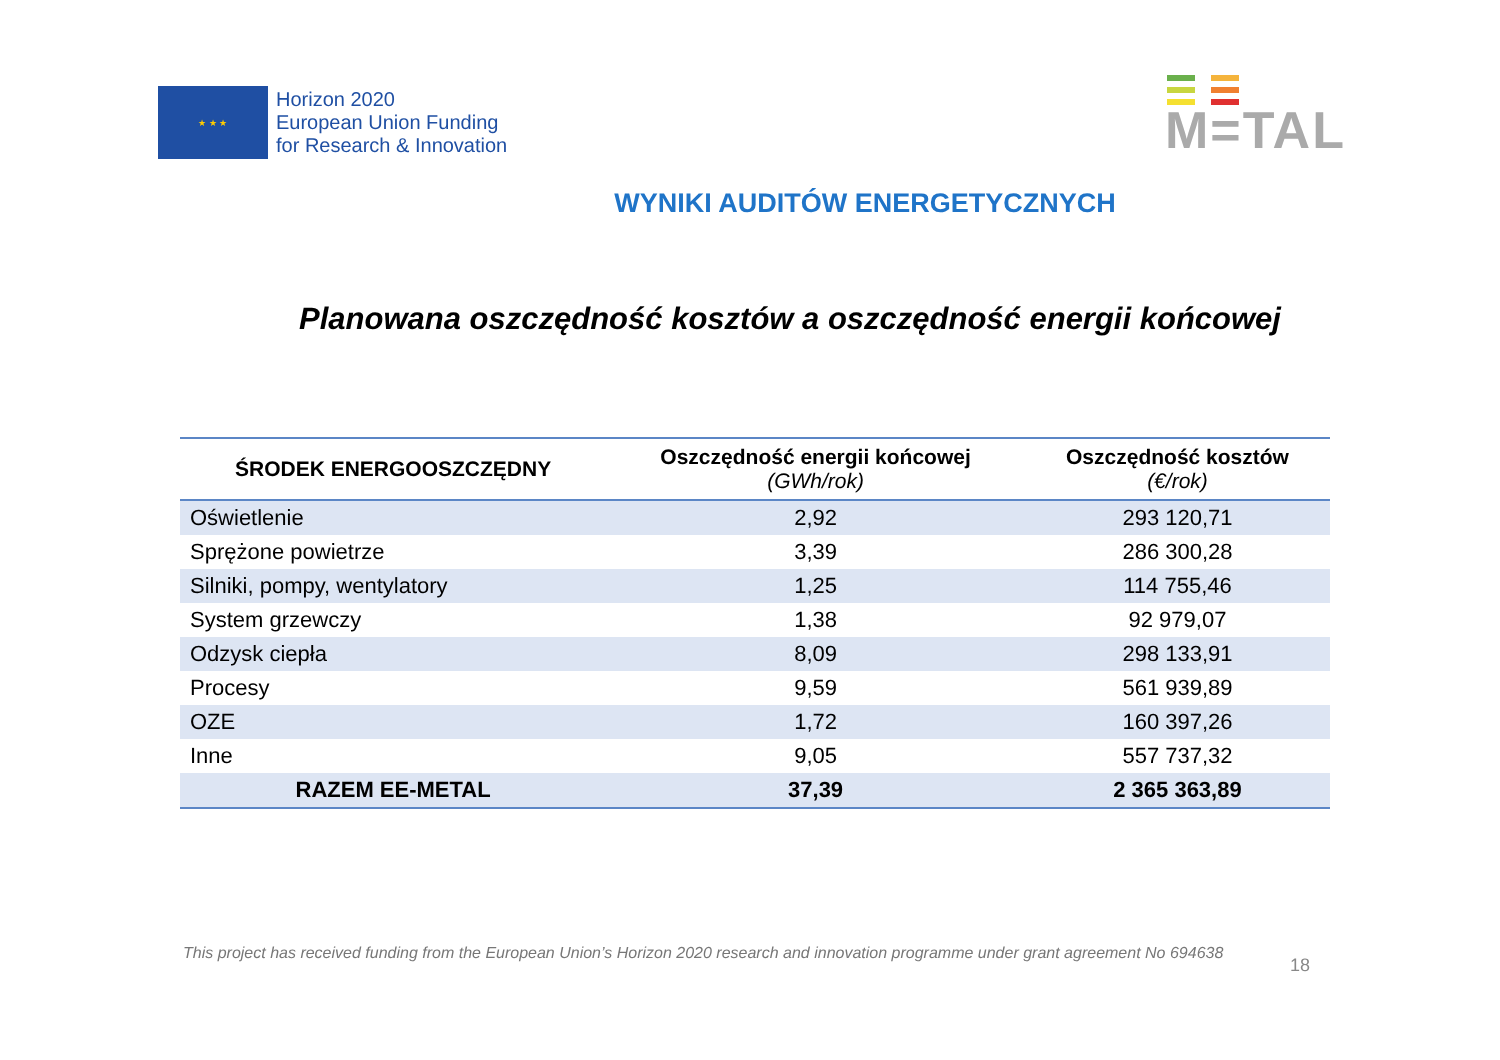★ ★ ★
Horizon 2020
European Union Funding
for Research & Innovation
M=TAL
WYNIKI AUDITÓW ENERGETYCZNYCH
Planowana oszczędność kosztów a oszczędność energii końcowej
| ŚRODEK ENERGOOSZCZĘDNY | Oszczędność energii końcowej (GWh/rok) | Oszczędność kosztów (€/rok) |
| --- | --- | --- |
| Oświetlenie | 2,92 | 293 120,71 |
| Sprężone powietrze | 3,39 | 286 300,28 |
| Silniki, pompy, wentylatory | 1,25 | 114 755,46 |
| System grzewczy | 1,38 | 92 979,07 |
| Odzysk ciepła | 8,09 | 298 133,91 |
| Procesy | 9,59 | 561 939,89 |
| OZE | 1,72 | 160 397,26 |
| Inne | 9,05 | 557 737,32 |
| RAZEM EE-METAL | 37,39 | 2 365 363,89 |
18
This project has received funding from the European Union’s Horizon 2020 research and innovation programme under grant agreement No 694638